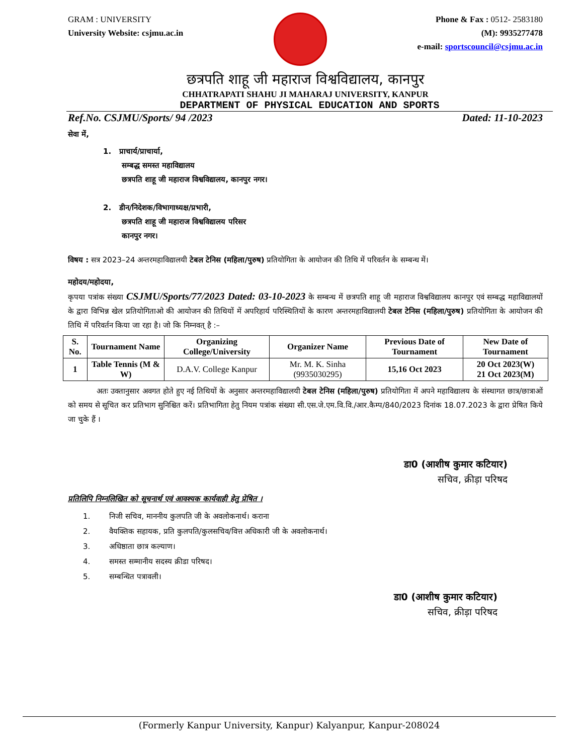GRAM : UNIVERSITY
University Website: csjmu.ac.in
Phone & Fax : 0512- 2583180
(M): 9935277478
e-mail: sportscouncil@csjmu.ac.in
छत्रपति शाहू जी महाराज विश्वविद्यालय, कानपुर
CHHATRAPATI SHAHU JI MAHARAJ UNIVERSITY, KANPUR
DEPARTMENT OF PHYSICAL EDUCATION AND SPORTS
Ref.No. CSJMU/Sports/ 94 /2023 Dated: 11-10-2023
सेवा में,
1. प्राचार्य/प्राचार्या,
सम्बद्ध समस्त महाविद्यालय
छत्रपति शाहू जी महाराज विश्वविद्यालय, कानपुर नगर।
2. डीन/निदेशक/विभागाध्यक्ष/प्रभारी,
छत्रपति शाहू जी महाराज विश्वविद्यालय परिसर
कानपुर नगर।
विषय : सत्र 2023–24 अन्तरमहाविद्यालयी टेबल टेनिस (महिला/पुरुष) प्रतियोगिता के आयोजन की तिथि में परिवर्तन के सम्बन्ध में।
महोदय/महोदया,
कृपया पत्रांक संख्या CSJMU/Sports/77/2023 Dated: 03-10-2023 के सम्बन्ध में छत्रपति शाहू जी महाराज विश्वविद्यालय कानपुर एवं सम्बद्ध महाविद्यालयों के द्वारा विभिन्न खेल प्रतियोगिताओ की आयोजन की तिथियों में अपरिहार्य परिस्थितियों के कारण अन्तरमहाविद्यालयी टेबल टेनिस (महिला/पुरुष) प्रतियोगिता के आयोजन की तिथि में परिवर्तन किया जा रहा है। जो कि निम्नवत् है :–
| S. No. | Tournament Name | Organizing College/University | Organizer Name | Previous Date of Tournament | New Date of Tournament |
| --- | --- | --- | --- | --- | --- |
| 1 | Table Tennis (M & W) | D.A.V. College Kanpur | Mr. M. K. Sinha (9935030295) | 15,16 Oct 2023 | 20 Oct 2023(W) 21 Oct 2023(M) |
अतः उक्तानुसार अवगत होते हुए नई तिथियों के अनुसार अन्तरमहाविद्यालयी टेबल टेनिस (महिला/पुरुष) प्रतियोगिता में अपने महाविद्यालय के संस्थागत छात्र/छात्राओं को समय से सूचित कर प्रतिभाग सुनिश्चित करें। प्रतिभागिता हेतु नियम पत्रांक संख्या सी.एस.जे.एम.वि.वि./आर.कैम्प/840/2023 दिनांक 18.07.2023 के द्वारा प्रेषित किये जा चुके हैं ।
डा0 (आशीष कुमार कटियार)
सचिव, क्रीड़ा परिषद
प्रतिलिपि निम्नलिखित को सूचनार्थ एवं आवश्यक कार्यवाही हेतु प्रेषित ।
1. निजी सचिव, माननीय कुलपति जी के अवलोकनार्थ। कराना
2. वैयक्तिक सहायक, प्रति कुलपति/कुलसचिव/वित्त अधिकारी जी के अवलोकनार्थ।
3. अधिष्ठाता छात्र कल्याण।
4. समस्त सम्मानीय सदस्य क्रीडा परिषद।
5. सम्बन्धित पत्रावली।
डा0 (आशीष कुमार कटियार)
सचिव, क्रीड़ा परिषद
(Formerly Kanpur University, Kanpur) Kalyanpur, Kanpur-208024